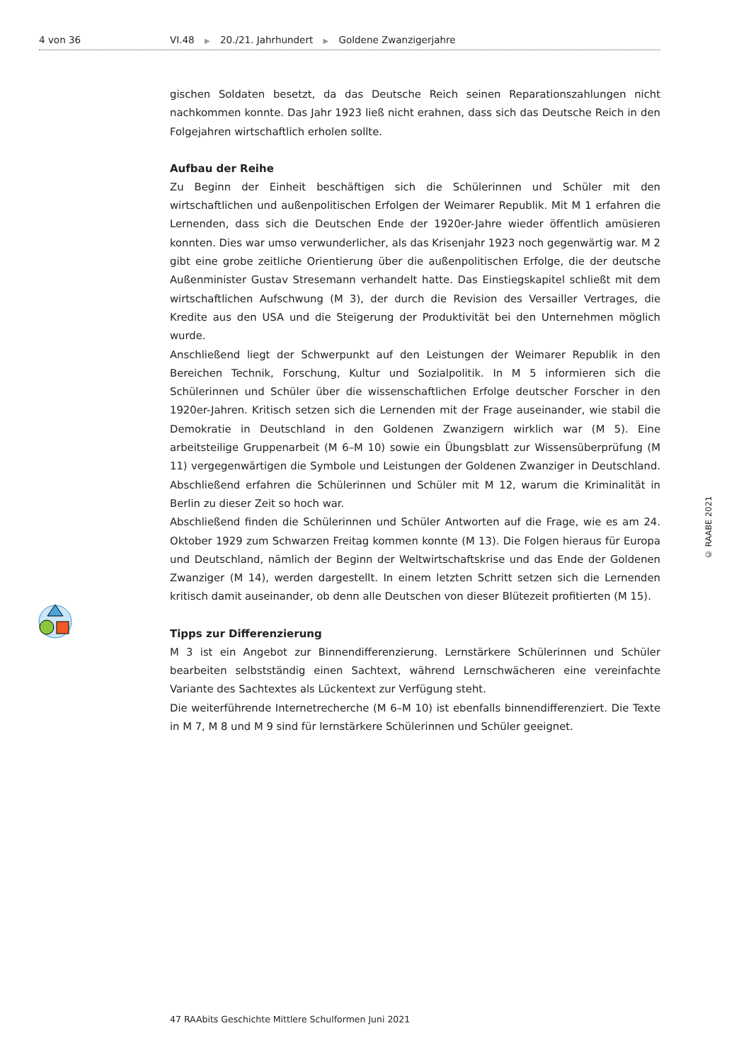4 von 36 VI.48 ▶ 20./21. Jahrhundert ▶ Goldene Zwanzigerjahre
gischen Soldaten besetzt, da das Deutsche Reich seinen Reparationszahlungen nicht nachkommen konnte. Das Jahr 1923 ließ nicht erahnen, dass sich das Deutsche Reich in den Folgejahren wirtschaftlich erholen sollte.
Aufbau der Reihe
Zu Beginn der Einheit beschäftigen sich die Schülerinnen und Schüler mit den wirtschaftlichen und außenpolitischen Erfolgen der Weimarer Republik. Mit M 1 erfahren die Lernenden, dass sich die Deutschen Ende der 1920er-Jahre wieder öffentlich amüsieren konnten. Dies war umso verwunderlicher, als das Krisenjahr 1923 noch gegenwärtig war. M 2 gibt eine grobe zeitliche Orientierung über die außenpolitischen Erfolge, die der deutsche Außenminister Gustav Stresemann verhandelt hatte. Das Einstiegskapitel schließt mit dem wirtschaftlichen Aufschwung (M 3), der durch die Revision des Versailler Vertrages, die Kredite aus den USA und die Steigerung der Produktivität bei den Unternehmen möglich wurde.
Anschließend liegt der Schwerpunkt auf den Leistungen der Weimarer Republik in den Bereichen Technik, Forschung, Kultur und Sozialpolitik. In M 5 informieren sich die Schülerinnen und Schüler über die wissenschaftlichen Erfolge deutscher Forscher in den 1920er-Jahren. Kritisch setzen sich die Lernenden mit der Frage auseinander, wie stabil die Demokratie in Deutschland in den Goldenen Zwanzigern wirklich war (M 5). Eine arbeitsteilige Gruppenarbeit (M 6–M 10) sowie ein Übungsblatt zur Wissensüberprüfung (M 11) vergegenwärtigen die Symbole und Leistungen der Goldenen Zwanziger in Deutschland. Abschließend erfahren die Schülerinnen und Schüler mit M 12, warum die Kriminalität in Berlin zu dieser Zeit so hoch war.
Abschließend finden die Schülerinnen und Schüler Antworten auf die Frage, wie es am 24. Oktober 1929 zum Schwarzen Freitag kommen konnte (M 13). Die Folgen hieraus für Europa und Deutschland, nämlich der Beginn der Weltwirtschaftskrise und das Ende der Goldenen Zwanziger (M 14), werden dargestellt. In einem letzten Schritt setzen sich die Lernenden kritisch damit auseinander, ob denn alle Deutschen von dieser Blütezeit profitierten (M 15).
Tipps zur Differenzierung
M 3 ist ein Angebot zur Binnendifferenzierung. Lernstärkere Schülerinnen und Schüler bearbeiten selbstständig einen Sachtext, während Lernschwächeren eine vereinfachte Variante des Sachtextes als Lückentext zur Verfügung steht.
Die weiterführende Internetrecherche (M 6–M 10) ist ebenfalls binnendifferenziert. Die Texte in M 7, M 8 und M 9 sind für lernstärkere Schülerinnen und Schüler geeignet.
© RAABE 2021
47 RAAbits Geschichte Mittlere Schulformen Juni 2021